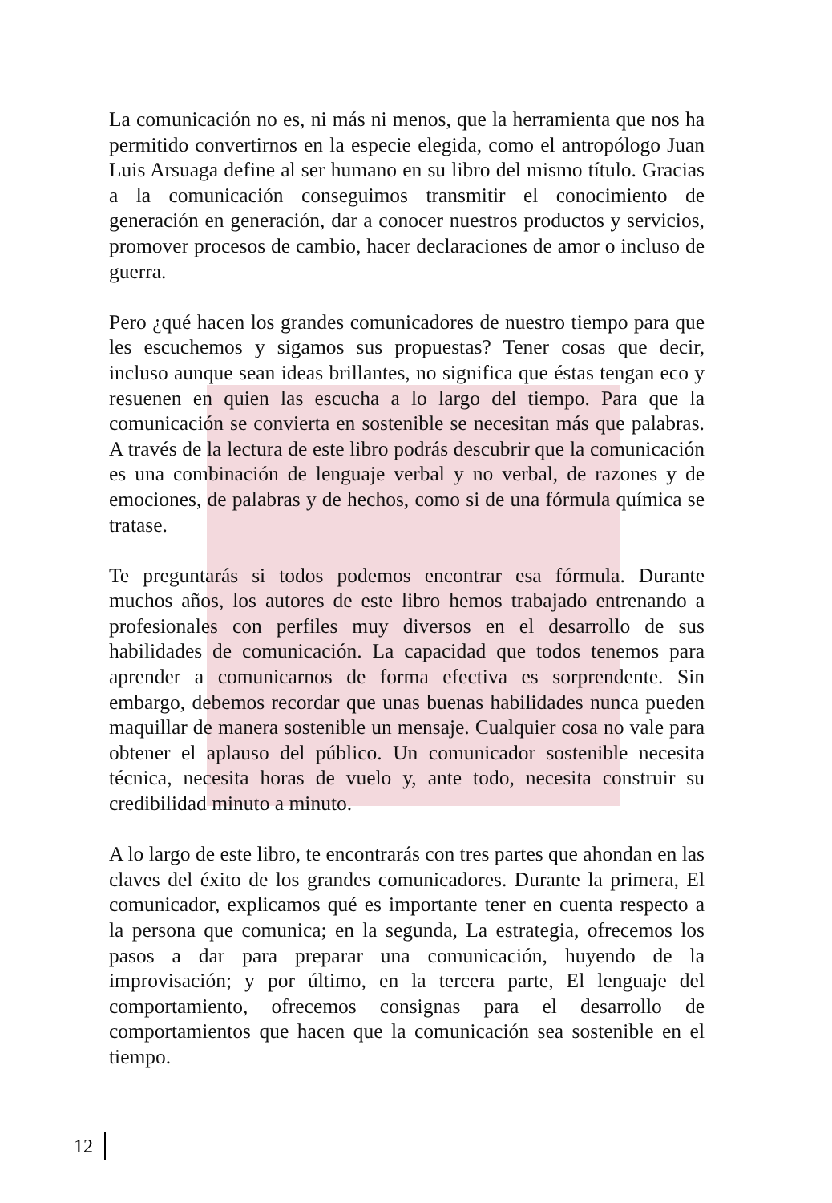La comunicación no es, ni más ni menos, que la herramienta que nos ha permitido convertirnos en la especie elegida, como el antropólogo Juan Luis Arsuaga define al ser humano en su libro del mismo título. Gracias a la comunicación conseguimos transmitir el conocimiento de generación en generación, dar a conocer nuestros productos y servicios, promover procesos de cambio, hacer declaraciones de amor o incluso de guerra.
Pero ¿qué hacen los grandes comunicadores de nuestro tiempo para que les escuchemos y sigamos sus propuestas? Tener cosas que decir, incluso aunque sean ideas brillantes, no significa que éstas tengan eco y resuenen en quien las escucha a lo largo del tiempo. Para que la comunicación se convierta en sostenible se necesitan más que palabras. A través de la lectura de este libro podrás descubrir que la comunicación es una combinación de lenguaje verbal y no verbal, de razones y de emociones, de palabras y de hechos, como si de una fórmula química se tratase.
Te preguntarás si todos podemos encontrar esa fórmula. Durante muchos años, los autores de este libro hemos trabajado entrenando a profesionales con perfiles muy diversos en el desarrollo de sus habilidades de comunicación. La capacidad que todos tenemos para aprender a comunicarnos de forma efectiva es sorprendente. Sin embargo, debemos recordar que unas buenas habilidades nunca pueden maquillar de manera sostenible un mensaje. Cualquier cosa no vale para obtener el aplauso del público. Un comunicador sostenible necesita técnica, necesita horas de vuelo y, ante todo, necesita construir su credibilidad minuto a minuto.
A lo largo de este libro, te encontrarás con tres partes que ahondan en las claves del éxito de los grandes comunicadores. Durante la primera, El comunicador, explicamos qué es importante tener en cuenta respecto a la persona que comunica; en la segunda, La estrategia, ofrecemos los pasos a dar para preparar una comunicación, huyendo de la improvisación; y por último, en la tercera parte, El lenguaje del comportamiento, ofrecemos consignas para el desarrollo de comportamientos que hacen que la comunicación sea sostenible en el tiempo.
12